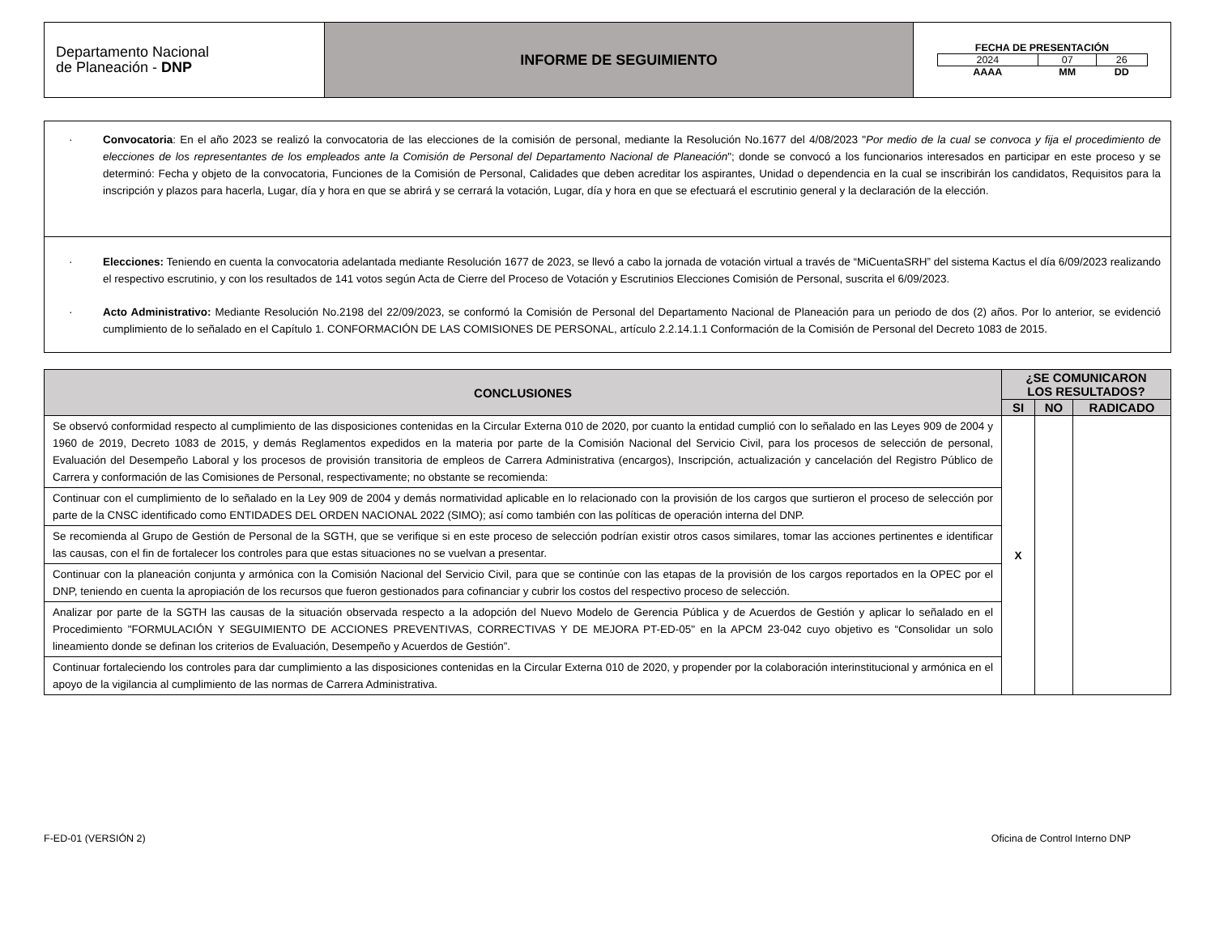| Departamento Nacional de Planeación - DNP | INFORME DE SEGUIMIENTO | FECHA DE PRESENTACIÓN / 2024 / 07 / 26 / / AAAA / MM / DD / |
· Convocatoria: En el año 2023 se realizó la convocatoria de las elecciones de la comisión de personal, mediante la Resolución No.1677 del 4/08/2023 "Por medio de la cual se convoca y fija el procedimiento de elecciones de los representantes de los empleados ante la Comisión de Personal del Departamento Nacional de Planeación"; donde se convocó a los funcionarios interesados en participar en este proceso y se determinó: Fecha y objeto de la convocatoria, Funciones de la Comisión de Personal, Calidades que deben acreditar los aspirantes, Unidad o dependencia en la cual se inscribirán los candidatos, Requisitos para la inscripción y plazos para hacerla, Lugar, día y hora en que se abrirá y se cerrará la votación, Lugar, día y hora en que se efectuará el escrutinio general y la declaración de la elección.
· Elecciones: Teniendo en cuenta la convocatoria adelantada mediante Resolución 1677 de 2023, se llevó a cabo la jornada de votación virtual a través de “MiCuentaSRH” del sistema Kactus el día 6/09/2023 realizando el respectivo escrutinio, y con los resultados de 141 votos según Acta de Cierre del Proceso de Votación y Escrutinios Elecciones Comisión de Personal, suscrita el 6/09/2023.
· Acto Administrativo: Mediante Resolución No.2198 del 22/09/2023, se conformó la Comisión de Personal del Departamento Nacional de Planeación para un periodo de dos (2) años. Por lo anterior, se evidenció cumplimiento de lo señalado en el Capítulo 1. CONFORMACIÓN DE LAS COMISIONES DE PERSONAL, artículo 2.2.14.1.1 Conformación de la Comisión de Personal del Decreto 1083 de 2015.
| CONCLUSIONES | ¿SE COMUNICARON LOS RESULTADOS? | | |
| --- | --- | --- | --- |
| | SI | NO | RADICADO |
| Se observó conformidad respecto al cumplimiento de las disposiciones contenidas en la Circular Externa 010 de 2020, por cuanto la entidad cumplió con lo señalado en las Leyes 909 de 2004 y 1960 de 2019, Decreto 1083 de 2015, y demás Reglamentos expedidos en la materia por parte de la Comisión Nacional del Servicio Civil, para los procesos de selección de personal, Evaluación del Desempeño Laboral y los procesos de provisión transitoria de empleos de Carrera Administrativa (encargos), Inscripción, actualización y cancelación del Registro Público de Carrera y conformación de las Comisiones de Personal, respectivamente; no obstante se recomienda: | X | | |
| Continuar con el cumplimiento de lo señalado en la Ley 909 de 2004 y demás normatividad aplicable en lo relacionado con la provisión de los cargos que surtieron el proceso de selección por parte de la CNSC identificado como ENTIDADES DEL ORDEN NACIONAL 2022 (SIMO); así como también con las políticas de operación interna del DNP. | | | |
| Se recomienda al Grupo de Gestión de Personal de la SGTH, que se verifique si en este proceso de selección podrían existir otros casos similares, tomar las acciones pertinentes e identificar las causas, con el fin de fortalecer los controles para que estas situaciones no se vuelvan a presentar. | | | |
| Continuar con la planeación conjunta y armónica con la Comisión Nacional del Servicio Civil, para que se continúe con las etapas de la provisión de los cargos reportados en la OPEC por el DNP, teniendo en cuenta la apropiación de los recursos que fueron gestionados para cofinanciar y cubrir los costos del respectivo proceso de selección. | | | |
| Analizar por parte de la SGTH las causas de la situación observada respecto a la adopción del Nuevo Modelo de Gerencia Pública y de Acuerdos de Gestión y aplicar lo señalado en el Procedimiento "FORMULACIÓN Y SEGUIMIENTO DE ACCIONES PREVENTIVAS, CORRECTIVAS Y DE MEJORA PT-ED-05" en la APCM 23-042 cuyo objetivo es “Consolidar un solo lineamiento donde se definan los criterios de Evaluación, Desempeño y Acuerdos de Gestión”. | | | |
| Continuar fortaleciendo los controles para dar cumplimiento a las disposiciones contenidas en la Circular Externa 010 de 2020, y propender por la colaboración interinstitucional y armónica en el apoyo de la vigilancia al cumplimiento de las normas de Carrera Administrativa. | | | |
F-ED-01 (VERSIÓN 2) Oficina de Control Interno DNP